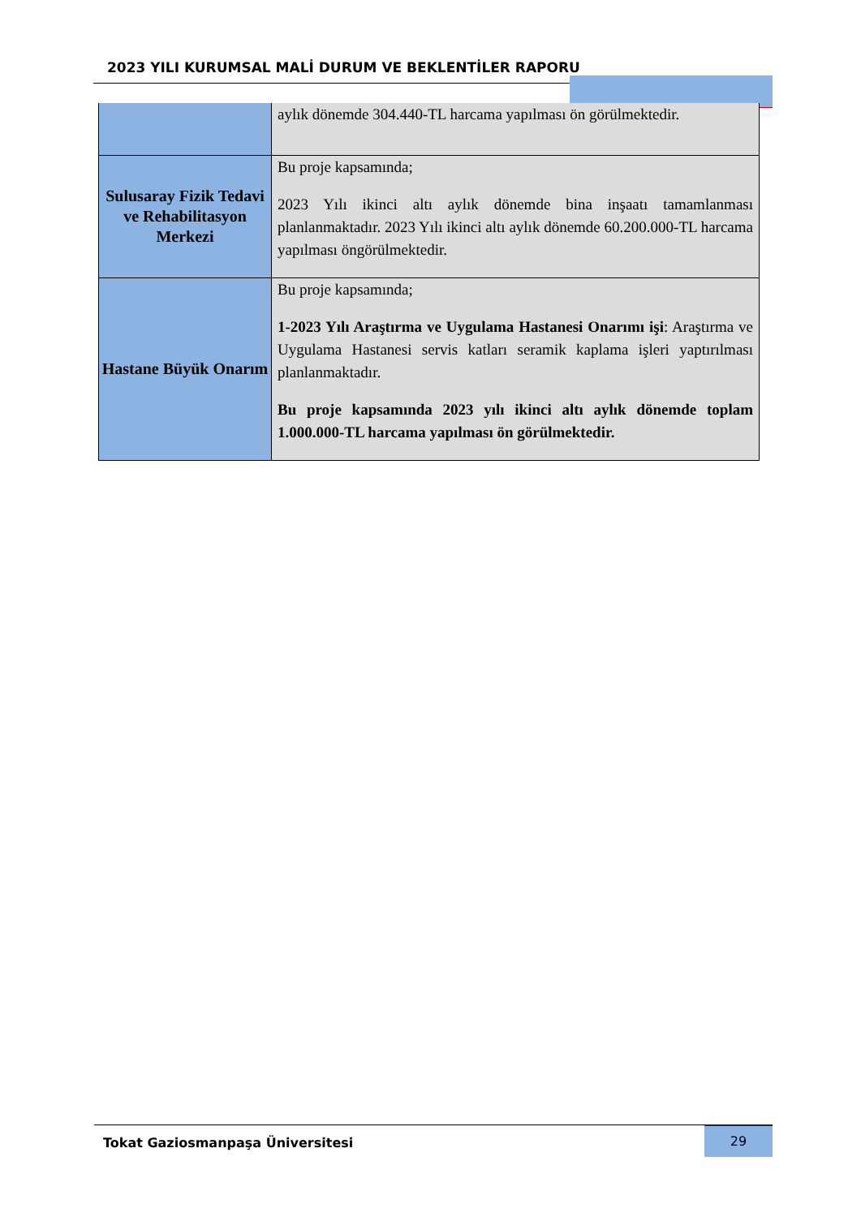2023 YILI KURUMSAL MALİ DURUM VE BEKLENTİLER RAPORU
| | aylık dönemde 304.440-TL harcama yapılması ön görülmektedir. |
| Sulusaray Fizik Tedavi ve Rehabilitasyon Merkezi | Bu proje kapsamında; 2023 Yılı ikinci altı aylık dönemde bina inşaatı tamamlanması planlanmaktadır. 2023 Yılı ikinci altı aylık dönemde 60.200.000-TL harcama yapılması öngörülmektedir. |
| Hastane Büyük Onarım | Bu proje kapsamında; 1-2023 Yılı Araştırma ve Uygulama Hastanesi Onarımı işi : Araştırma ve Uygulama Hastanesi servis katları seramik kaplama işleri yaptırılması planlanmaktadır. Bu proje kapsamında 2023 yılı ikinci altı aylık dönemde toplam 1.000.000-TL harcama yapılması ön görülmektedir. |
Tokat Gaziosmanpaşa Üniversitesi
29